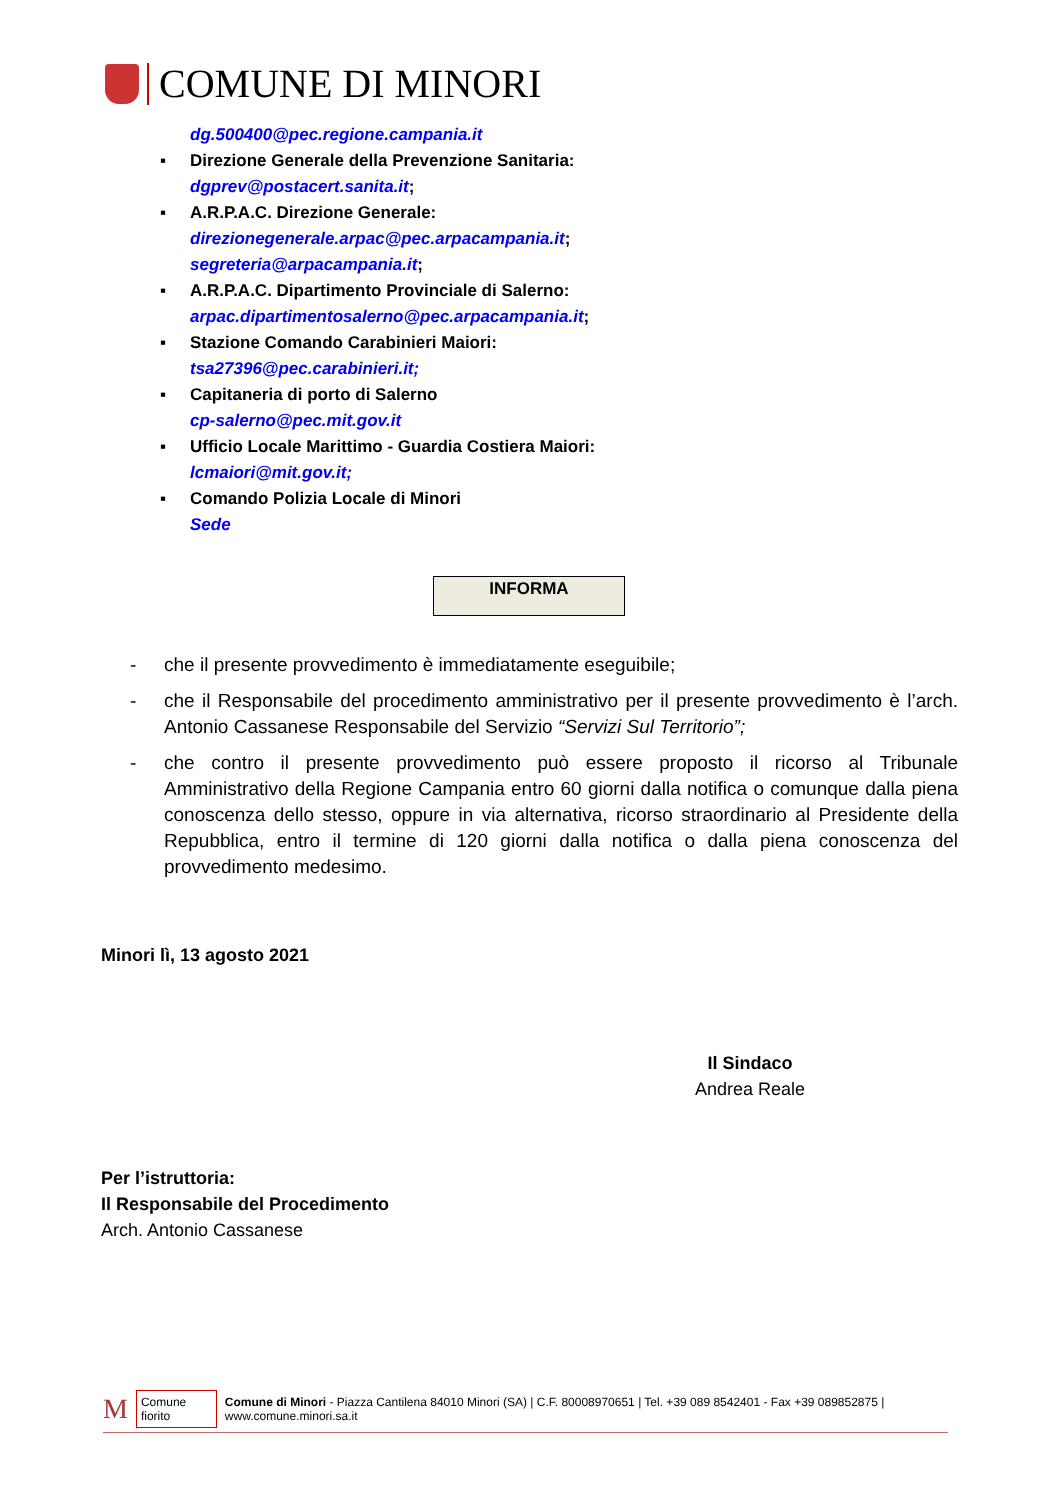COMUNE DI MINORI
dg.500400@pec.regione.campania.it
▪ Direzione Generale della Prevenzione Sanitaria:
dgprev@postacert.sanita.it;
▪ A.R.P.A.C. Direzione Generale:
direzionegenerale.arpac@pec.arpacampania.it;
segreteria@arpacampania.it;
▪ A.R.P.A.C. Dipartimento Provinciale di Salerno:
arpac.dipartimentosalerno@pec.arpacampania.it;
▪ Stazione Comando Carabinieri Maiori:
tsa27396@pec.carabinieri.it;
▪ Capitaneria di porto di Salerno
cp-salerno@pec.mit.gov.it
▪ Ufficio Locale Marittimo - Guardia Costiera Maiori:
lcmaiori@mit.gov.it;
▪ Comando Polizia Locale di Minori
Sede
INFORMA
- che il presente provvedimento è immediatamente eseguibile;
- che il Responsabile del procedimento amministrativo per il presente provvedimento è l’arch. Antonio Cassanese Responsabile del Servizio “Servizi Sul Territorio”;
- che contro il presente provvedimento può essere proposto il ricorso al Tribunale Amministrativo della Regione Campania entro 60 giorni dalla notifica o comunque dalla piena conoscenza dello stesso, oppure in via alternativa, ricorso straordinario al Presidente della Repubblica, entro il termine di 120 giorni dalla notifica o dalla piena conoscenza del provvedimento medesimo.
Minori lì, 13 agosto 2021
Il Sindaco
Andrea Reale
Per l’istruttoria:
Il Responsabile del Procedimento
Arch. Antonio Cassanese
M Comune fiorito Comune di Minori - Piazza Cantilena 84010 Minori (SA) | C.F. 80008970651 | Tel. +39 089 8542401 - Fax +39 089852875 | www.comune.minori.sa.it